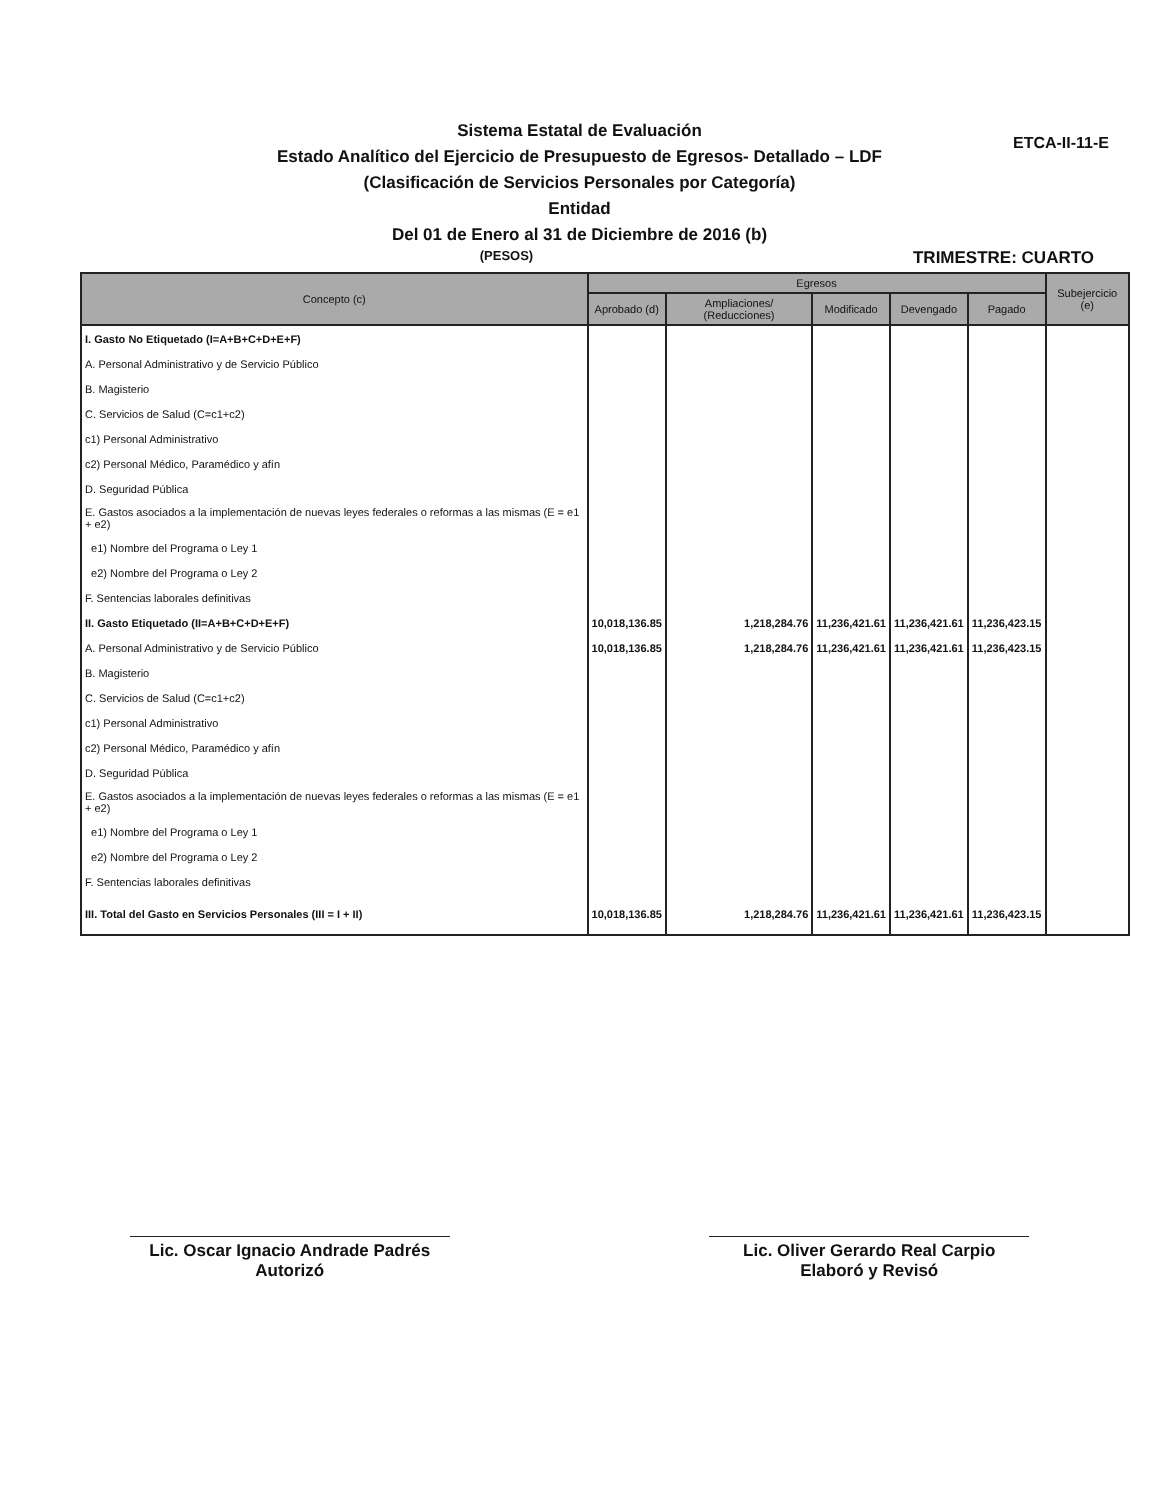ETCA-II-11-E
Sistema Estatal de Evaluación
Estado Analítico del Ejercicio de Presupuesto de Egresos- Detallado – LDF
(Clasificación de Servicios Personales por Categoría)
Entidad
Del 01 de Enero al 31 de Diciembre de 2016 (b)
(PESOS) TRIMESTRE: CUARTO
| Concepto (c) | Egresos | | | | | Subejercicio (e) |
| --- | --- | --- | --- | --- | --- | --- |
| | Aprobado (d) | Ampliaciones/ (Reducciones) | Modificado | Devengado | Pagado | |
| I. Gasto No Etiquetado (I=A+B+C+D+E+F) | | | | | | |
| A. Personal Administrativo y de Servicio Público | | | | | | |
| B. Magisterio | | | | | | |
| C. Servicios de Salud (C=c1+c2) | | | | | | |
| c1) Personal Administrativo | | | | | | |
| c2) Personal Médico, Paramédico y afín | | | | | | |
| D. Seguridad Pública | | | | | | |
| E. Gastos asociados a la implementación de nuevas leyes federales o reformas a las mismas (E = e1 + e2) | | | | | | |
| e1) Nombre del Programa o Ley 1 | | | | | | |
| e2) Nombre del Programa o Ley 2 | | | | | | |
| F. Sentencias laborales definitivas | | | | | | |
| II. Gasto Etiquetado (II=A+B+C+D+E+F) | 10,018,136.85 | 1,218,284.76 | 11,236,421.61 | 11,236,421.61 | 11,236,423.15 | |
| A. Personal Administrativo y de Servicio Público | 10,018,136.85 | 1,218,284.76 | 11,236,421.61 | 11,236,421.61 | 11,236,423.15 | |
| B. Magisterio | | | | | | |
| C. Servicios de Salud (C=c1+c2) | | | | | | |
| c1) Personal Administrativo | | | | | | |
| c2) Personal Médico, Paramédico y afín | | | | | | |
| D. Seguridad Pública | | | | | | |
| E. Gastos asociados a la implementación de nuevas leyes federales o reformas a las mismas (E = e1 + e2) | | | | | | |
| e1) Nombre del Programa o Ley 1 | | | | | | |
| e2) Nombre del Programa o Ley 2 | | | | | | |
| F. Sentencias laborales definitivas | | | | | | |
| III. Total del Gasto en Servicios Personales (III = I + II) | 10,018,136.85 | 1,218,284.76 | 11,236,421.61 | 11,236,421.61 | 11,236,423.15 | |
Lic. Oscar Ignacio Andrade Padrés
Autorizó
Lic. Oliver Gerardo Real Carpio
Elaboró y Revisó